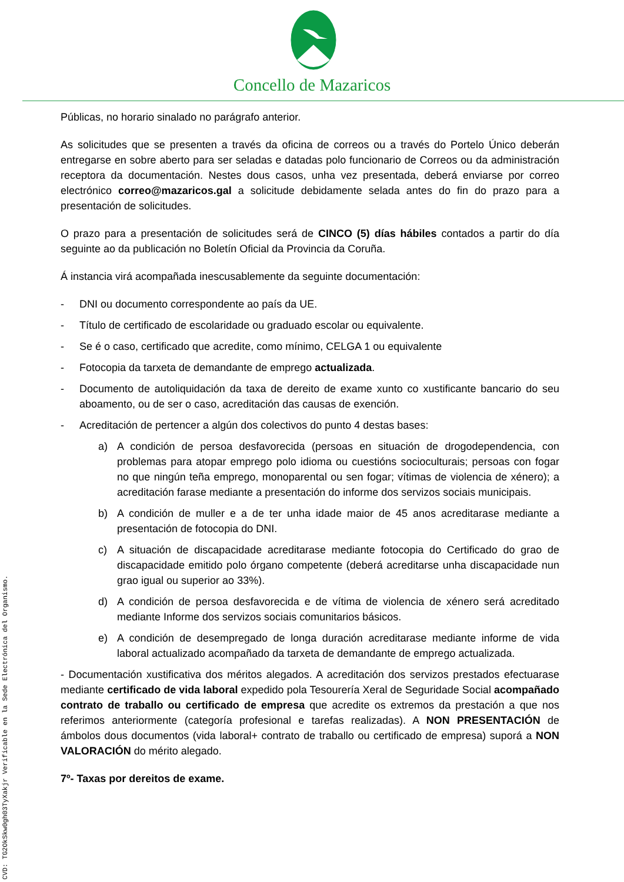Concello de Mazaricos
Públicas, no horario sinalado no parágrafo anterior.
As solicitudes que se presenten a través da oficina de correos ou a través do Portelo Único deberán entregarse en sobre aberto para ser seladas e datadas polo funcionario de Correos ou da administración receptora da documentación. Nestes dous casos, unha vez presentada, deberá enviarse por correo electrónico correo@mazaricos.gal a solicitude debidamente selada antes do fin do prazo para a presentación de solicitudes.
O prazo para a presentación de solicitudes será de CINCO (5) días hábiles contados a partir do día seguinte ao da publicación no Boletín Oficial da Provincia da Coruña.
Á instancia virá acompañada inescusablemente da seguinte documentación:
- DNI ou documento correspondente ao país da UE.
- Título de certificado de escolaridade ou graduado escolar ou equivalente.
- Se é o caso, certificado que acredite, como mínimo, CELGA 1 ou equivalente
- Fotocopia da tarxeta de demandante de emprego actualizada.
- Documento de autoliquidación da taxa de dereito de exame xunto co xustificante bancario do seu aboamento, ou de ser o caso, acreditación das causas de exención.
- Acreditación de pertencer a algún dos colectivos do punto 4 destas bases:
a) A condición de persoa desfavorecida (persoas en situación de drogodependencia, con problemas para atopar emprego polo idioma ou cuestións socioculturais; persoas con fogar no que ningún teña emprego, monoparental ou sen fogar; vítimas de violencia de xénero); a acreditación farase mediante a presentación do informe dos servizos sociais municipais.
b) A condición de muller e a de ter unha idade maior de 45 anos acreditarase mediante a presentación de fotocopia do DNI.
c) A situación de discapacidade acreditarase mediante fotocopia do Certificado do grao de discapacidade emitido polo órgano competente (deberá acreditarse unha discapacidade nun grao igual ou superior ao 33%).
d) A condición de persoa desfavorecida e de vítima de violencia de xénero será acreditado mediante Informe dos servizos sociais comunitarios básicos.
e) A condición de desempregado de longa duración acreditarase mediante informe de vida laboral actualizado acompañado da tarxeta de demandante de emprego actualizada.
- Documentación xustificativa dos méritos alegados. A acreditación dos servizos prestados efectuarase mediante certificado de vida laboral expedido pola Tesourería Xeral de Seguridade Social acompañado contrato de traballo ou certificado de empresa que acredite os extremos da prestación a que nos referimos anteriormente (categoría profesional e tarefas realizadas). A NON PRESENTACIÓN de ámbolos dous documentos (vida laboral+ contrato de traballo ou certificado de empresa) suporá a NON VALORACIÓN do mérito alegado.
7º- Taxas por dereitos de exame.
CVD: TG2OkSkw0gh03TyXakjr Verificable en la Sede Electrónica del Organismo.